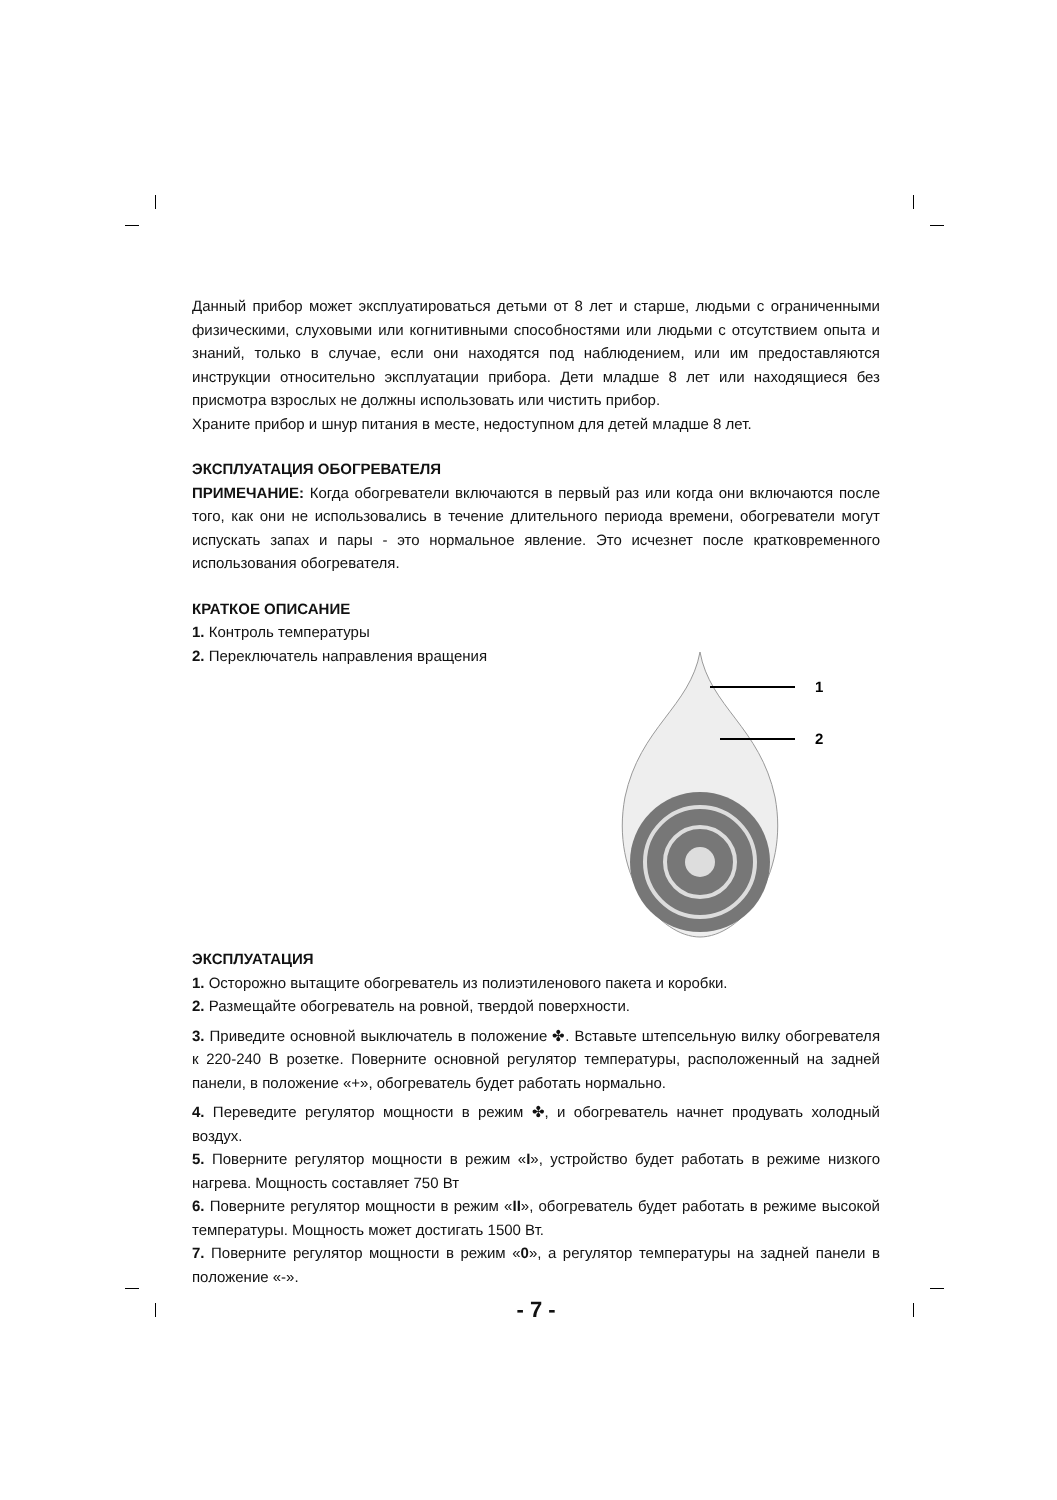Данный прибор может эксплуатироваться детьми от 8 лет и старше, людьми с ограниченными физическими, слуховыми или когнитивными способностями или людьми с отсутствием опыта и знаний, только в случае, если они находятся под наблюдением, или им предоставляются инструкции относительно эксплуатации прибора. Дети младше 8 лет или находящиеся без присмотра взрослых не должны использовать или чистить прибор.
Храните прибор и шнур питания в месте, недоступном для детей младше 8 лет.
ЭКСПЛУАТАЦИЯ ОБОГРЕВАТЕЛЯ
ПРИМЕЧАНИЕ: Когда обогреватели включаются в первый раз или когда они включаются после того, как они не использовались в течение длительного периода времени, обогреватели могут испускать запах и пары - это нормальное явление. Это исчезнет после кратковременного использования обогревателя.
КРАТКОЕ ОПИСАНИЕ
1. Контроль температуры
2. Переключатель направления вращения
1
2
ЭКСПЛУАТАЦИЯ
1. Осторожно вытащите обогреватель из полиэтиленового пакета и коробки.
2. Размещайте обогреватель на ровной, твердой поверхности.
3. Приведите основной выключатель в положение ✤. Вставьте штепсельную вилку обогревателя к 220-240 В розетке. Поверните основной регулятор температуры, расположенный на задней панели, в положение «+», обогреватель будет работать нормально.
4. Переведите регулятор мощности в режим ✤, и обогреватель начнет продувать холодный воздух.
5. Поверните регулятор мощности в режим «I», устройство будет работать в режиме низкого нагрева. Мощность составляет 750 Вт
6. Поверните регулятор мощности в режим «II», обогреватель будет работать в режиме высокой температуры. Мощность может достигать 1500 Вт.
7. Поверните регулятор мощности в режим «0», а регулятор температуры на задней панели в положение «-».
- 7 -